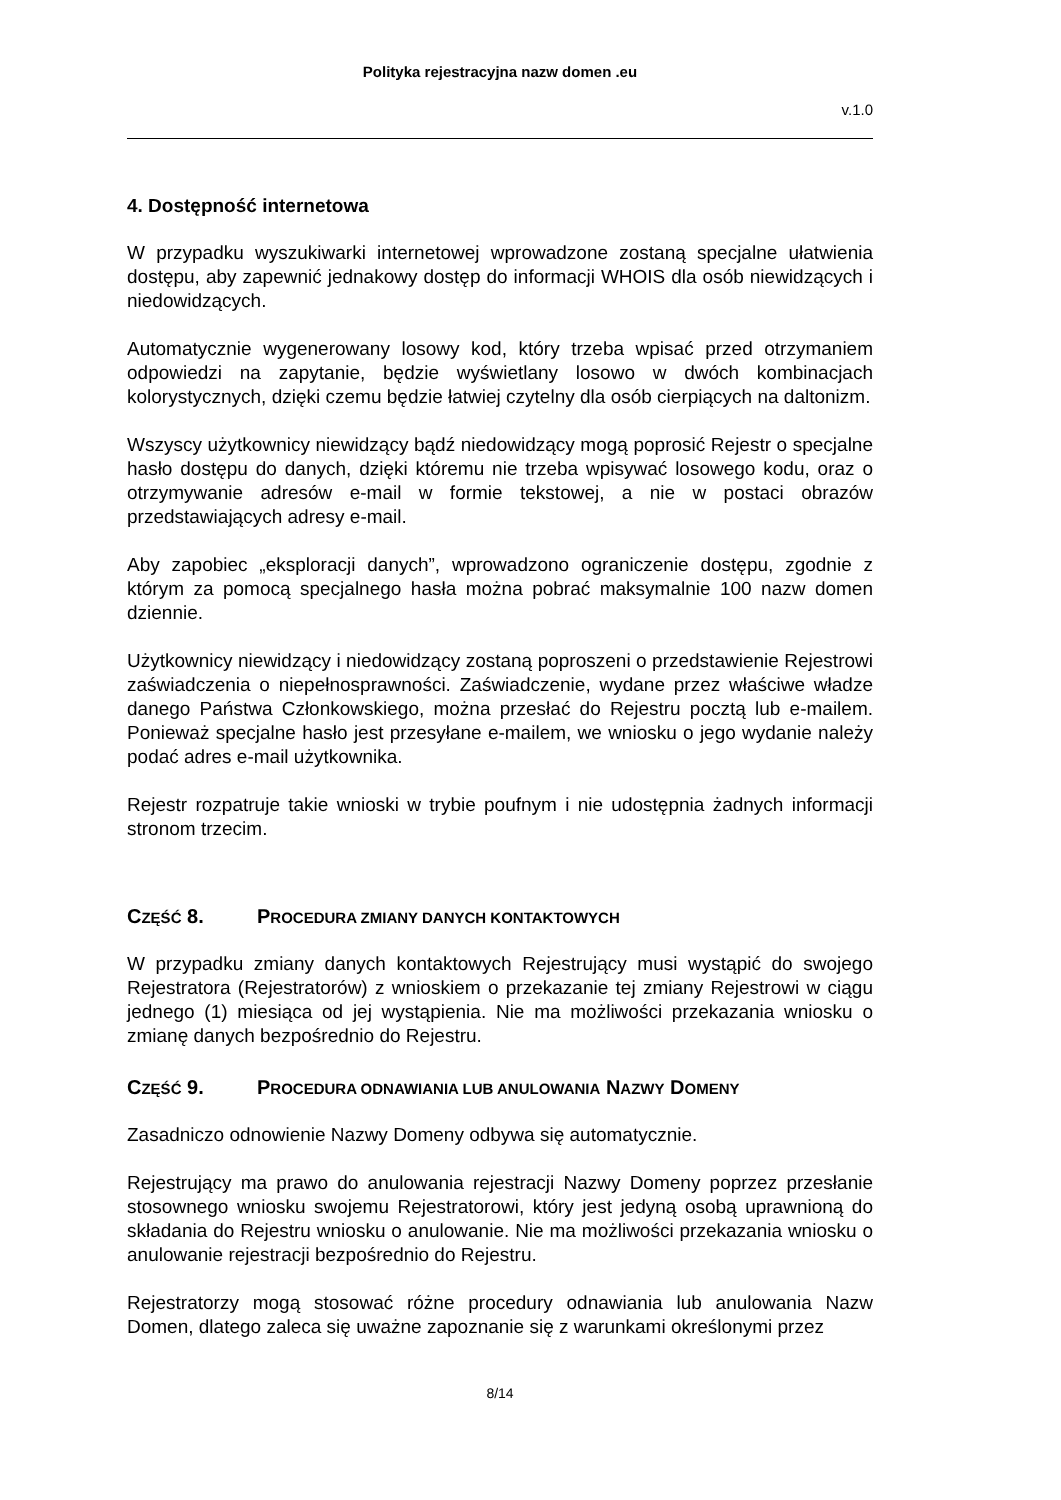Polityka rejestracyjna nazw domen .eu
v.1.0
4. Dostępność internetowa
W przypadku wyszukiwarki internetowej wprowadzone zostaną specjalne ułatwienia dostępu, aby zapewnić jednakowy dostęp do informacji WHOIS dla osób niewidzących i niedowidzących.
Automatycznie wygenerowany losowy kod, który trzeba wpisać przed otrzymaniem odpowiedzi na zapytanie, będzie wyświetlany losowo w dwóch kombinacjach kolorystycznych, dzięki czemu będzie łatwiej czytelny dla osób cierpiących na daltonizm.
Wszyscy użytkownicy niewidzący bądź niedowidzący mogą poprosić Rejestr o specjalne hasło dostępu do danych, dzięki któremu nie trzeba wpisywać losowego kodu, oraz o otrzymywanie adresów e-mail w formie tekstowej, a nie w postaci obrazów przedstawiających adresy e-mail.
Aby zapobiec „eksploracji danych”, wprowadzono ograniczenie dostępu, zgodnie z którym za pomocą specjalnego hasła można pobrać maksymalnie 100 nazw domen dziennie.
Użytkownicy niewidzący i niedowidzący zostaną poproszeni o przedstawienie Rejestrowi zaświadczenia o niepełnosprawności. Zaświadczenie, wydane przez właściwe władze danego Państwa Członkowskiego, można przesłać do Rejestru pocztą lub e-mailem. Ponieważ specjalne hasło jest przesyłane e-mailem, we wniosku o jego wydanie należy podać adres e-mail użytkownika.
Rejestr rozpatruje takie wnioski w trybie poufnym i nie udostępnia żadnych informacji stronom trzecim.
CZĘŚĆ 8. PROCEDURA ZMIANY DANYCH KONTAKTOWYCH
W przypadku zmiany danych kontaktowych Rejestrujący musi wystąpić do swojego Rejestratora (Rejestratorów) z wnioskiem o przekazanie tej zmiany Rejestrowi w ciągu jednego (1) miesiąca od jej wystąpienia. Nie ma możliwości przekazania wniosku o zmianę danych bezpośrednio do Rejestru.
CZĘŚĆ 9. PROCEDURA ODNAWIANIA LUB ANULOWANIA NAZWY DOMENY
Zasadniczo odnowienie Nazwy Domeny odbywa się automatycznie.
Rejestrujący ma prawo do anulowania rejestracji Nazwy Domeny poprzez przesłanie stosownego wniosku swojemu Rejestratorowi, który jest jedyną osobą uprawnioną do składania do Rejestru wniosku o anulowanie. Nie ma możliwości przekazania wniosku o anulowanie rejestracji bezpośrednio do Rejestru.
Rejestratorzy mogą stosować różne procedury odnawiania lub anulowania Nazw Domen, dlatego zaleca się uważne zapoznanie się z warunkami określonymi przez
8/14